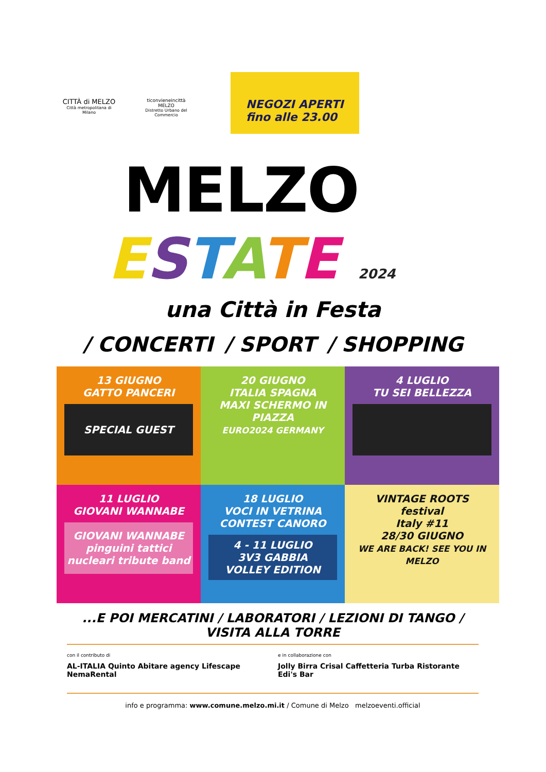CITTÀ di MELZO
Città metropolitana di Milano
ticonvieneincittà
MELZO
Distretto Urbano del Commercio
NEGOZI APERTI
fino alle 23.00
MELZO
ESTATE 2024
una Città in Festa
/ CONCERTI / SPORT / SHOPPING
13 GIUGNO
GATTO PANCERI
SPECIAL GUEST
20 GIUGNO
ITALIA SPAGNA
MAXI SCHERMO IN PIAZZA
EURO2024 GERMANY
4 LUGLIO
TU SEI BELLEZZA
11 LUGLIO
GIOVANI WANNABE
GIOVANI WANNABE
pinguini tattici nucleari tribute band
18 LUGLIO
VOCI IN VETRINA
CONTEST CANORO
4 - 11 LUGLIO
3V3 GABBIA
VOLLEY EDITION
VINTAGE ROOTS
festival
Italy #11
28/30 GIUGNO
WE ARE BACK! SEE YOU IN MELZO
...E POI MERCATINI / LABORATORI / LEZIONI DI TANGO / VISITA ALLA TORRE
con il contributo di
AL-ITALIA Quinto Abitare agency Lifescape NemaRental
e in collaborazione con
Jolly Birra Crisal Caffetteria Turba Ristorante Edi's Bar
info e programma: www.comune.melzo.mi.it / Comune di Melzo melzoeventi.official